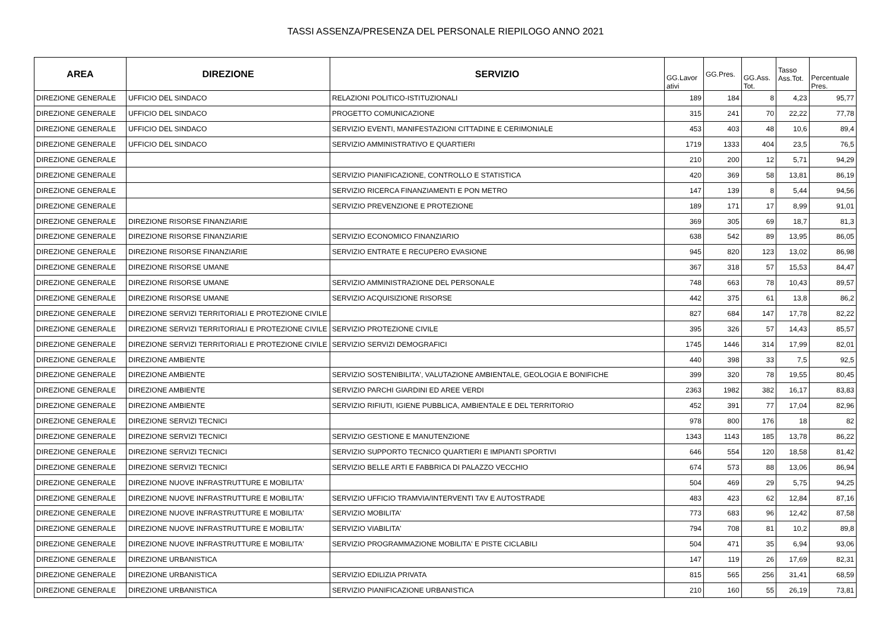TASSI ASSENZA/PRESENZA DEL PERSONALE RIEPILOGO ANNO 2021
| AREA | DIREZIONE | SERVIZIO | GG.Lavor ativi | GG.Pres. | GG.Ass. Tot. | Tasso Ass.Tot. | Percentuale Pres. |
| --- | --- | --- | --- | --- | --- | --- | --- |
| DIREZIONE GENERALE | UFFICIO DEL SINDACO | RELAZIONI POLITICO-ISTITUZIONALI | 189 | 184 | 8 | 4,23 | 95,77 |
| DIREZIONE GENERALE | UFFICIO DEL SINDACO | PROGETTO COMUNICAZIONE | 315 | 241 | 70 | 22,22 | 77,78 |
| DIREZIONE GENERALE | UFFICIO DEL SINDACO | SERVIZIO EVENTI, MANIFESTAZIONI CITTADINE E CERIMONIALE | 453 | 403 | 48 | 10,6 | 89,4 |
| DIREZIONE GENERALE | UFFICIO DEL SINDACO | SERVIZIO AMMINISTRATIVO E QUARTIERI | 1719 | 1333 | 404 | 23,5 | 76,5 |
| DIREZIONE GENERALE | | | 210 | 200 | 12 | 5,71 | 94,29 |
| DIREZIONE GENERALE | | SERVIZIO PIANIFICAZIONE, CONTROLLO E STATISTICA | 420 | 369 | 58 | 13,81 | 86,19 |
| DIREZIONE GENERALE | | SERVIZIO RICERCA FINANZIAMENTI E PON METRO | 147 | 139 | 8 | 5,44 | 94,56 |
| DIREZIONE GENERALE | | SERVIZIO PREVENZIONE E PROTEZIONE | 189 | 171 | 17 | 8,99 | 91,01 |
| DIREZIONE GENERALE | DIREZIONE RISORSE FINANZIARIE | | 369 | 305 | 69 | 18,7 | 81,3 |
| DIREZIONE GENERALE | DIREZIONE RISORSE FINANZIARIE | SERVIZIO ECONOMICO FINANZIARIO | 638 | 542 | 89 | 13,95 | 86,05 |
| DIREZIONE GENERALE | DIREZIONE RISORSE FINANZIARIE | SERVIZIO ENTRATE E RECUPERO EVASIONE | 945 | 820 | 123 | 13,02 | 86,98 |
| DIREZIONE GENERALE | DIREZIONE RISORSE UMANE | | 367 | 318 | 57 | 15,53 | 84,47 |
| DIREZIONE GENERALE | DIREZIONE RISORSE UMANE | SERVIZIO AMMINISTRAZIONE DEL PERSONALE | 748 | 663 | 78 | 10,43 | 89,57 |
| DIREZIONE GENERALE | DIREZIONE RISORSE UMANE | SERVIZIO ACQUISIZIONE RISORSE | 442 | 375 | 61 | 13,8 | 86,2 |
| DIREZIONE GENERALE | DIREZIONE SERVIZI TERRITORIALI E PROTEZIONE CIVILE | | 827 | 684 | 147 | 17,78 | 82,22 |
| DIREZIONE GENERALE | DIREZIONE SERVIZI TERRITORIALI E PROTEZIONE CIVILE | SERVIZIO PROTEZIONE CIVILE | 395 | 326 | 57 | 14,43 | 85,57 |
| DIREZIONE GENERALE | DIREZIONE SERVIZI TERRITORIALI E PROTEZIONE CIVILE | SERVIZIO SERVIZI DEMOGRAFICI | 1745 | 1446 | 314 | 17,99 | 82,01 |
| DIREZIONE GENERALE | DIREZIONE AMBIENTE | | 440 | 398 | 33 | 7,5 | 92,5 |
| DIREZIONE GENERALE | DIREZIONE AMBIENTE | SERVIZIO SOSTENIBILITA', VALUTAZIONE AMBIENTALE, GEOLOGIA E BONIFICHE | 399 | 320 | 78 | 19,55 | 80,45 |
| DIREZIONE GENERALE | DIREZIONE AMBIENTE | SERVIZIO PARCHI GIARDINI ED AREE VERDI | 2363 | 1982 | 382 | 16,17 | 83,83 |
| DIREZIONE GENERALE | DIREZIONE AMBIENTE | SERVIZIO RIFIUTI, IGIENE PUBBLICA, AMBIENTALE E DEL TERRITORIO | 452 | 391 | 77 | 17,04 | 82,96 |
| DIREZIONE GENERALE | DIREZIONE SERVIZI TECNICI | | 978 | 800 | 176 | 18 | 82 |
| DIREZIONE GENERALE | DIREZIONE SERVIZI TECNICI | SERVIZIO GESTIONE E MANUTENZIONE | 1343 | 1143 | 185 | 13,78 | 86,22 |
| DIREZIONE GENERALE | DIREZIONE SERVIZI TECNICI | SERVIZIO SUPPORTO TECNICO QUARTIERI E IMPIANTI SPORTIVI | 646 | 554 | 120 | 18,58 | 81,42 |
| DIREZIONE GENERALE | DIREZIONE SERVIZI TECNICI | SERVIZIO BELLE ARTI E FABBRICA DI PALAZZO VECCHIO | 674 | 573 | 88 | 13,06 | 86,94 |
| DIREZIONE GENERALE | DIREZIONE NUOVE INFRASTRUTTURE E MOBILITA' | | 504 | 469 | 29 | 5,75 | 94,25 |
| DIREZIONE GENERALE | DIREZIONE NUOVE INFRASTRUTTURE E MOBILITA' | SERVIZIO UFFICIO TRAMVIA/INTERVENTI TAV E AUTOSTRADE | 483 | 423 | 62 | 12,84 | 87,16 |
| DIREZIONE GENERALE | DIREZIONE NUOVE INFRASTRUTTURE E MOBILITA' | SERVIZIO MOBILITA' | 773 | 683 | 96 | 12,42 | 87,58 |
| DIREZIONE GENERALE | DIREZIONE NUOVE INFRASTRUTTURE E MOBILITA' | SERVIZIO VIABILITA' | 794 | 708 | 81 | 10,2 | 89,8 |
| DIREZIONE GENERALE | DIREZIONE NUOVE INFRASTRUTTURE E MOBILITA' | SERVIZIO PROGRAMMAZIONE MOBILITA' E PISTE CICLABILI | 504 | 471 | 35 | 6,94 | 93,06 |
| DIREZIONE GENERALE | DIREZIONE URBANISTICA | | 147 | 119 | 26 | 17,69 | 82,31 |
| DIREZIONE GENERALE | DIREZIONE URBANISTICA | SERVIZIO EDILIZIA PRIVATA | 815 | 565 | 256 | 31,41 | 68,59 |
| DIREZIONE GENERALE | DIREZIONE URBANISTICA | SERVIZIO PIANIFICAZIONE URBANISTICA | 210 | 160 | 55 | 26,19 | 73,81 |